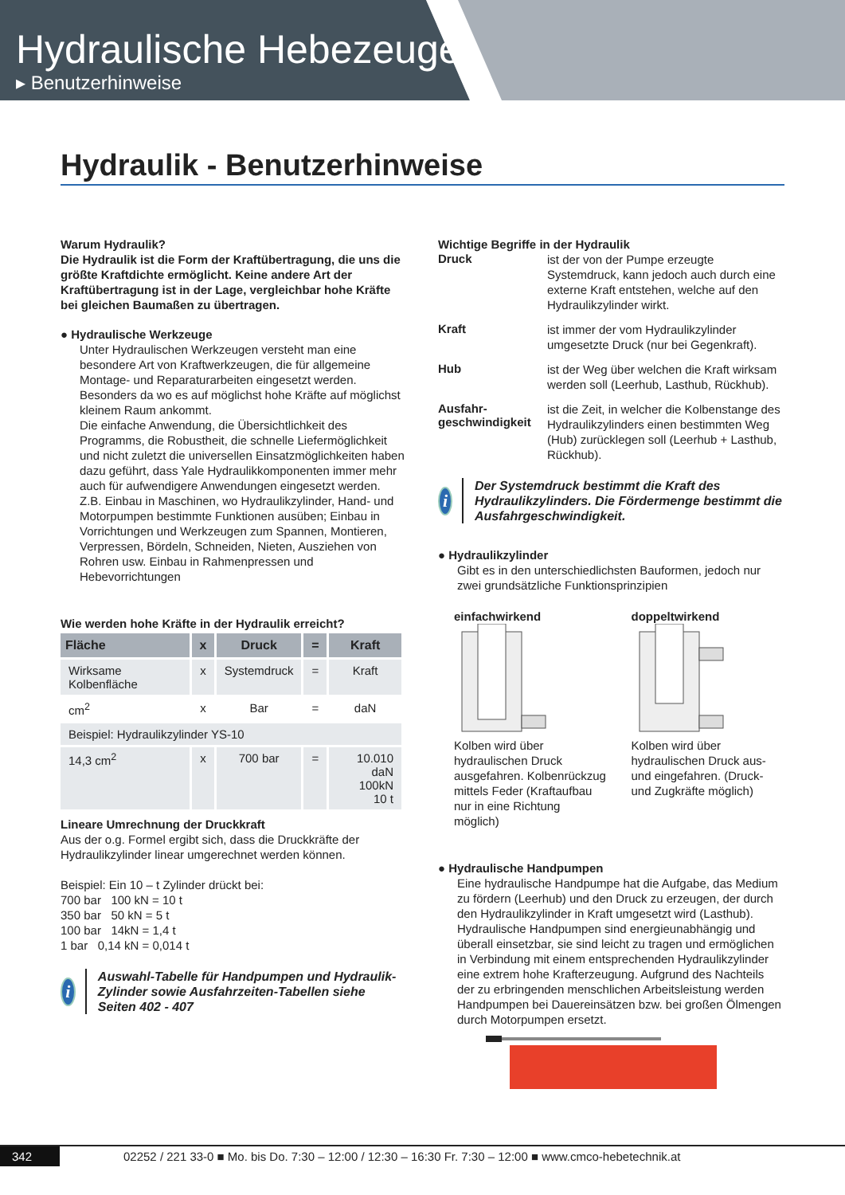Hydraulische Hebezeuge
▸ Benutzerhinweise
Hydraulik - Benutzerhinweise
Warum Hydraulik?
Die Hydraulik ist die Form der Kraftübertragung, die uns die größte Kraftdichte ermöglicht. Keine andere Art der Kraftübertragung ist in der Lage, vergleichbar hohe Kräfte bei gleichen Baumaßen zu übertragen.
● Hydraulische Werkzeuge
Unter Hydraulischen Werkzeugen versteht man eine besondere Art von Kraftwerkzeugen, die für allgemeine Montage- und Reparaturarbeiten eingesetzt werden. Besonders da wo es auf möglichst hohe Kräfte auf möglichst kleinem Raum ankommt.
Die einfache Anwendung, die Übersichtlichkeit des Programms, die Robustheit, die schnelle Liefermöglichkeit und nicht zuletzt die universellen Einsatzmöglichkeiten haben dazu geführt, dass Yale Hydraulikkomponenten immer mehr auch für aufwendigere Anwendungen eingesetzt werden.
Z.B. Einbau in Maschinen, wo Hydraulikzylinder, Hand- und Motorpumpen bestimmte Funktionen ausüben; Einbau in Vorrichtungen und Werkzeugen zum Spannen, Montieren, Verpressen, Bördeln, Schneiden, Nieten, Ausziehen von Rohren usw. Einbau in Rahmenpressen und Hebevorrichtungen
Wie werden hohe Kräfte in der Hydraulik erreicht?
| Fläche | x | Druck | = | Kraft |
| --- | --- | --- | --- | --- |
| Wirksame Kolbenfläche | x | Systemdruck | = | Kraft |
| cm<sup>2</sup> | x | Bar | = | daN |
| Beispiel: Hydraulikzylinder YS-10 | | | | |
| 14,3 cm<sup>2</sup> | x | 700 bar | = | 10.010 daN 100kN 10 t |
Lineare Umrechnung der Druckkraft
Aus der o.g. Formel ergibt sich, dass die Druckkräfte der Hydraulikzylinder linear umgerechnet werden können.
Beispiel: Ein 10 – t Zylinder drückt bei:
700 bar 100 kN = 10 t
350 bar 50 kN = 5 t
100 bar 14kN = 1,4 t
1 bar 0,14 kN = 0,014 t
i
Auswahl-Tabelle für Handpumpen und Hydraulik-Zylinder sowie Ausfahrzeiten-Tabellen siehe Seiten 402 - 407
Wichtige Begriffe in der Hydraulik
Druck
ist der von der Pumpe erzeugte Systemdruck, kann jedoch auch durch eine externe Kraft entstehen, welche auf den Hydraulikzylinder wirkt.
Kraft
ist immer der vom Hydraulikzylinder umgesetzte Druck (nur bei Gegenkraft).
Hub
ist der Weg über welchen die Kraft wirksam werden soll (Leerhub, Lasthub, Rückhub).
Ausfahr-
geschwindigkeit
ist die Zeit, in welcher die Kolbenstange des Hydraulikzylinders einen bestimmten Weg (Hub) zurücklegen soll (Leerhub + Lasthub, Rückhub).
i
Der Systemdruck bestimmt die Kraft des Hydraulikzylinders. Die Fördermenge bestimmt die Ausfahrgeschwindigkeit.
● Hydraulikzylinder
Gibt es in den unterschiedlichsten Bauformen, jedoch nur zwei grundsätzliche Funktionsprinzipien
einfachwirkend
Kolben wird über hydraulischen Druck ausgefahren. Kolbenrückzug mittels Feder (Kraftaufbau nur in eine Richtung möglich)
doppeltwirkend
Kolben wird über hydraulischen Druck aus- und eingefahren. (Druck- und Zugkräfte möglich)
● Hydraulische Handpumpen
Eine hydraulische Handpumpe hat die Aufgabe, das Medium zu fördern (Leerhub) und den Druck zu erzeugen, der durch den Hydraulikzylinder in Kraft umgesetzt wird (Lasthub).
Hydraulische Handpumpen sind energieunabhängig und überall einsetzbar, sie sind leicht zu tragen und ermöglichen in Verbindung mit einem entsprechenden Hydraulikzylinder eine extrem hohe Krafterzeugung. Aufgrund des Nachteils der zu erbringenden menschlichen Arbeitsleistung werden Handpumpen bei Dauereinsätzen bzw. bei großen Ölmengen durch Motorpumpen ersetzt.
342 02252 / 221 33-0 ■ Mo. bis Do. 7:30 – 12:00 / 12:30 – 16:30 Fr. 7:30 – 12:00 ■ www.cmco-hebetechnik.at